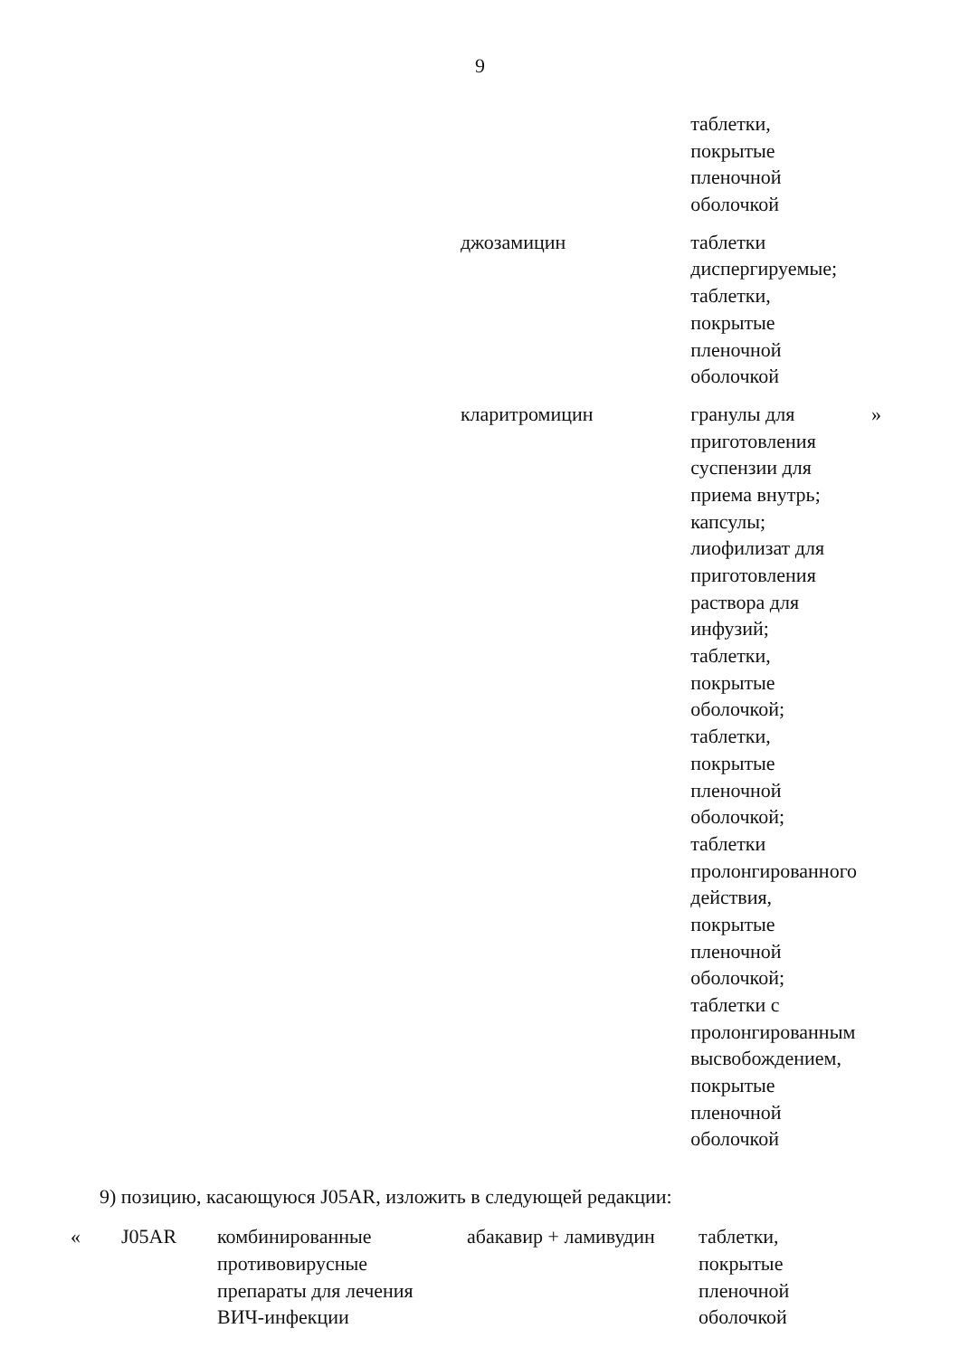9
| | | | | таблетки, покрытые пленочной оболочкой | |
| | | | джозамицин | таблетки диспергируемые; таблетки, покрытые пленочной оболочкой | |
| | | | кларитромицин | гранулы для приготовления суспензии для приема внутрь; капсулы; лиофилизат для приготовления раствора для инфузий; таблетки, покрытые оболочкой; таблетки, покрытые пленочной оболочкой; таблетки пролонгированного действия, покрытые пленочной оболочкой; таблетки с пролонгированным высвобождением, покрытые пленочной оболочкой | » |
9) позицию, касающуюся J05AR, изложить в следующей редакции:
| « | J05AR | комбинированные противовирусные препараты для лечения ВИЧ-инфекции | абакавир + ламивудин | таблетки, покрытые пленочной оболочкой | |